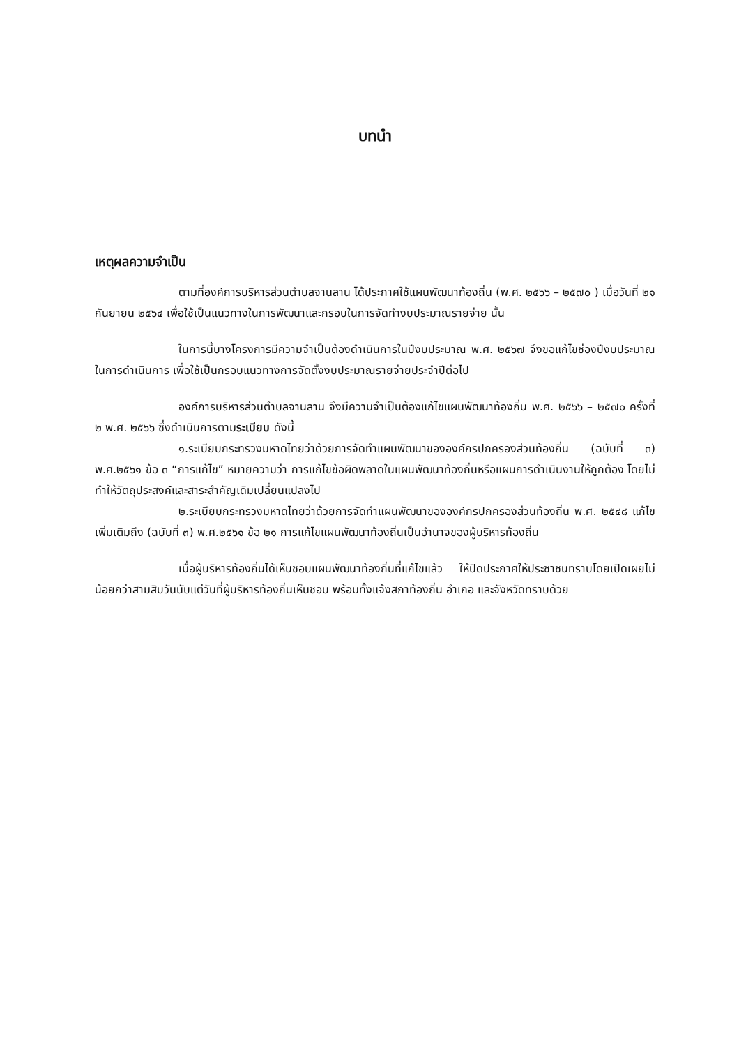บทนำ
เหตุผลความจำเป็น
ตามที่องค์การบริหารส่วนตำบลจานลาน ได้ประกาศใช้แผนพัฒนาท้องถิ่น (พ.ศ. ๒๕๖๖ – ๒๕๗๐ ) เมื่อวันที่ ๒๑ กันยายน ๒๕๖๔ เพื่อใช้เป็นแนวทางในการพัฒนาและกรอบในการจัดทำงบประมาณรายจ่าย นั้น
ในการนี้บางโครงการมีความจำเป็นต้องดำเนินการในปีงบประมาณ พ.ศ. ๒๕๖๗ จึงขอแก้ไขช่องปีงบประมาณในการดำเนินการ เพื่อใช้เป็นกรอบแนวทางการจัดตั้งงบประมาณรายจ่ายประจำปีต่อไป
องค์การบริหารส่วนตำบลจานลาน จึงมีความจำเป็นต้องแก้ไขแผนพัฒนาท้องถิ่น พ.ศ. ๒๕๖๖ – ๒๕๗๐ ครั้งที่ ๒ พ.ศ. ๒๕๖๖ ซึ่งดำเนินการตามระเบียบ ดังนี้
๑.ระเบียบกระทรวงมหาดไทยว่าด้วยการจัดทำแผนพัฒนาขององค์กรปกครองส่วนท้องถิ่น (ฉบับที่ ๓) พ.ศ.๒๕๖๑ ข้อ ๓ “การแก้ไข” หมายความว่า การแก้ไขข้อผิดพลาดในแผนพัฒนาท้องถิ่นหรือแผนการดำเนินงานให้ถูกต้อง โดยไม่ทำให้วัตถุประสงค์และสาระสำคัญเดิมเปลี่ยนแปลงไป
๒.ระเบียบกระทรวงมหาดไทยว่าด้วยการจัดทำแผนพัฒนาขององค์กรปกครองส่วนท้องถิ่น พ.ศ. ๒๕๔๘ แก้ไขเพิ่มเติมถึง (ฉบับที่ ๓) พ.ศ.๒๕๖๑ ข้อ ๒๑ การแก้ไขแผนพัฒนาท้องถิ่นเป็นอำนาจของผู้บริหารท้องถิ่น
เมื่อผู้บริหารท้องถิ่นได้เห็นชอบแผนพัฒนาท้องถิ่นที่แก้ไขแล้ว ให้ปิดประกาศให้ประชาชนทราบโดยเปิดเผยไม่น้อยกว่าสามสิบวันนับแต่วันที่ผู้บริหารท้องถิ่นเห็นชอบ พร้อมทั้งแจ้งสภาท้องถิ่น อำเภอ และจังหวัดทราบด้วย